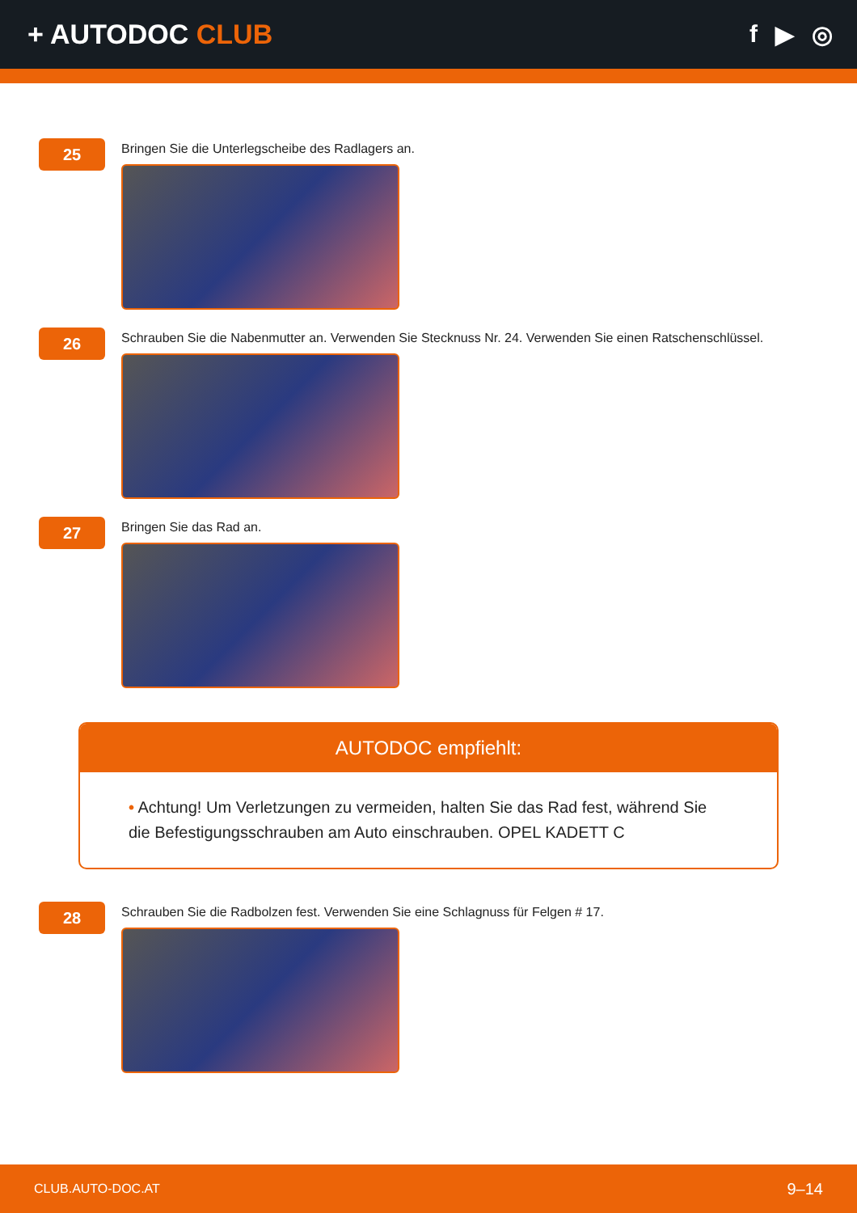+ AUTODOC CLUB f ▶ ◎
25
Bringen Sie die Unterlegscheibe des Radlagers an.
26
Schrauben Sie die Nabenmutter an. Verwenden Sie Stecknuss Nr. 24. Verwenden Sie einen Ratschenschlüssel.
27
Bringen Sie das Rad an.
AUTODOC empfiehlt:
• Achtung! Um Verletzungen zu vermeiden, halten Sie das Rad fest, während Sie die Befestigungsschrauben am Auto einschrauben. OPEL KADETT C
28
Schrauben Sie die Radbolzen fest. Verwenden Sie eine Schlagnuss für Felgen # 17.
CLUB.AUTO-DOC.AT 9–14